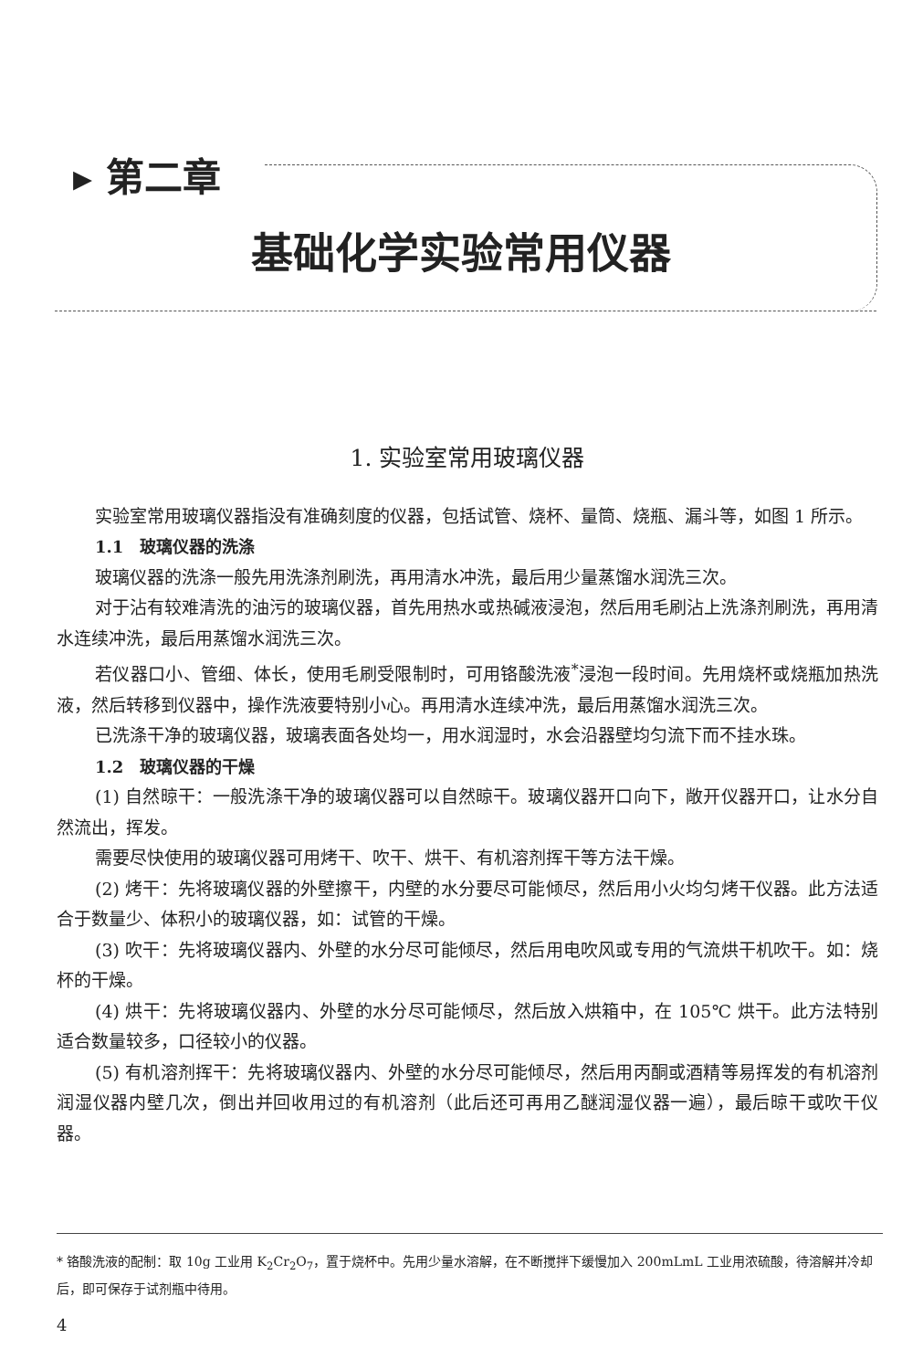▸ 第二章
基础化学实验常用仪器
1. 实验室常用玻璃仪器
实验室常用玻璃仪器指没有准确刻度的仪器，包括试管、烧杯、量筒、烧瓶、漏斗等，如图 1 所示。
1.1　玻璃仪器的洗涤
玻璃仪器的洗涤一般先用洗涤剂刷洗，再用清水冲洗，最后用少量蒸馏水润洗三次。
对于沾有较难清洗的油污的玻璃仪器，首先用热水或热碱液浸泡，然后用毛刷沾上洗涤剂刷洗，再用清水连续冲洗，最后用蒸馏水润洗三次。
若仪器口小、管细、体长，使用毛刷受限制时，可用铬酸洗液<sup>*</sup>浸泡一段时间。先用烧杯或烧瓶加热洗液，然后转移到仪器中，操作洗液要特别小心。再用清水连续冲洗，最后用蒸馏水润洗三次。
已洗涤干净的玻璃仪器，玻璃表面各处均一，用水润湿时，水会沿器壁均匀流下而不挂水珠。
1.2　玻璃仪器的干燥
(1) 自然晾干：一般洗涤干净的玻璃仪器可以自然晾干。玻璃仪器开口向下，敞开仪器开口，让水分自然流出，挥发。
需要尽快使用的玻璃仪器可用烤干、吹干、烘干、有机溶剂挥干等方法干燥。
(2) 烤干：先将玻璃仪器的外壁擦干，内壁的水分要尽可能倾尽，然后用小火均匀烤干仪器。此方法适合于数量少、体积小的玻璃仪器，如：试管的干燥。
(3) 吹干：先将玻璃仪器内、外壁的水分尽可能倾尽，然后用电吹风或专用的气流烘干机吹干。如：烧杯的干燥。
(4) 烘干：先将玻璃仪器内、外壁的水分尽可能倾尽，然后放入烘箱中，在 105℃ 烘干。此方法特别适合数量较多，口径较小的仪器。
(5) 有机溶剂挥干：先将玻璃仪器内、外壁的水分尽可能倾尽，然后用丙酮或酒精等易挥发的有机溶剂润湿仪器内壁几次，倒出并回收用过的有机溶剂（此后还可再用乙醚润湿仪器一遍），最后晾干或吹干仪器。
* 铬酸洗液的配制：取 10g 工业用 K<sub>2</sub>Cr<sub>2</sub>O<sub>7</sub>，置于烧杯中。先用少量水溶解，在不断搅拌下缓慢加入 200mLmL 工业用浓硫酸，待溶解并冷却后，即可保存于试剂瓶中待用。
4